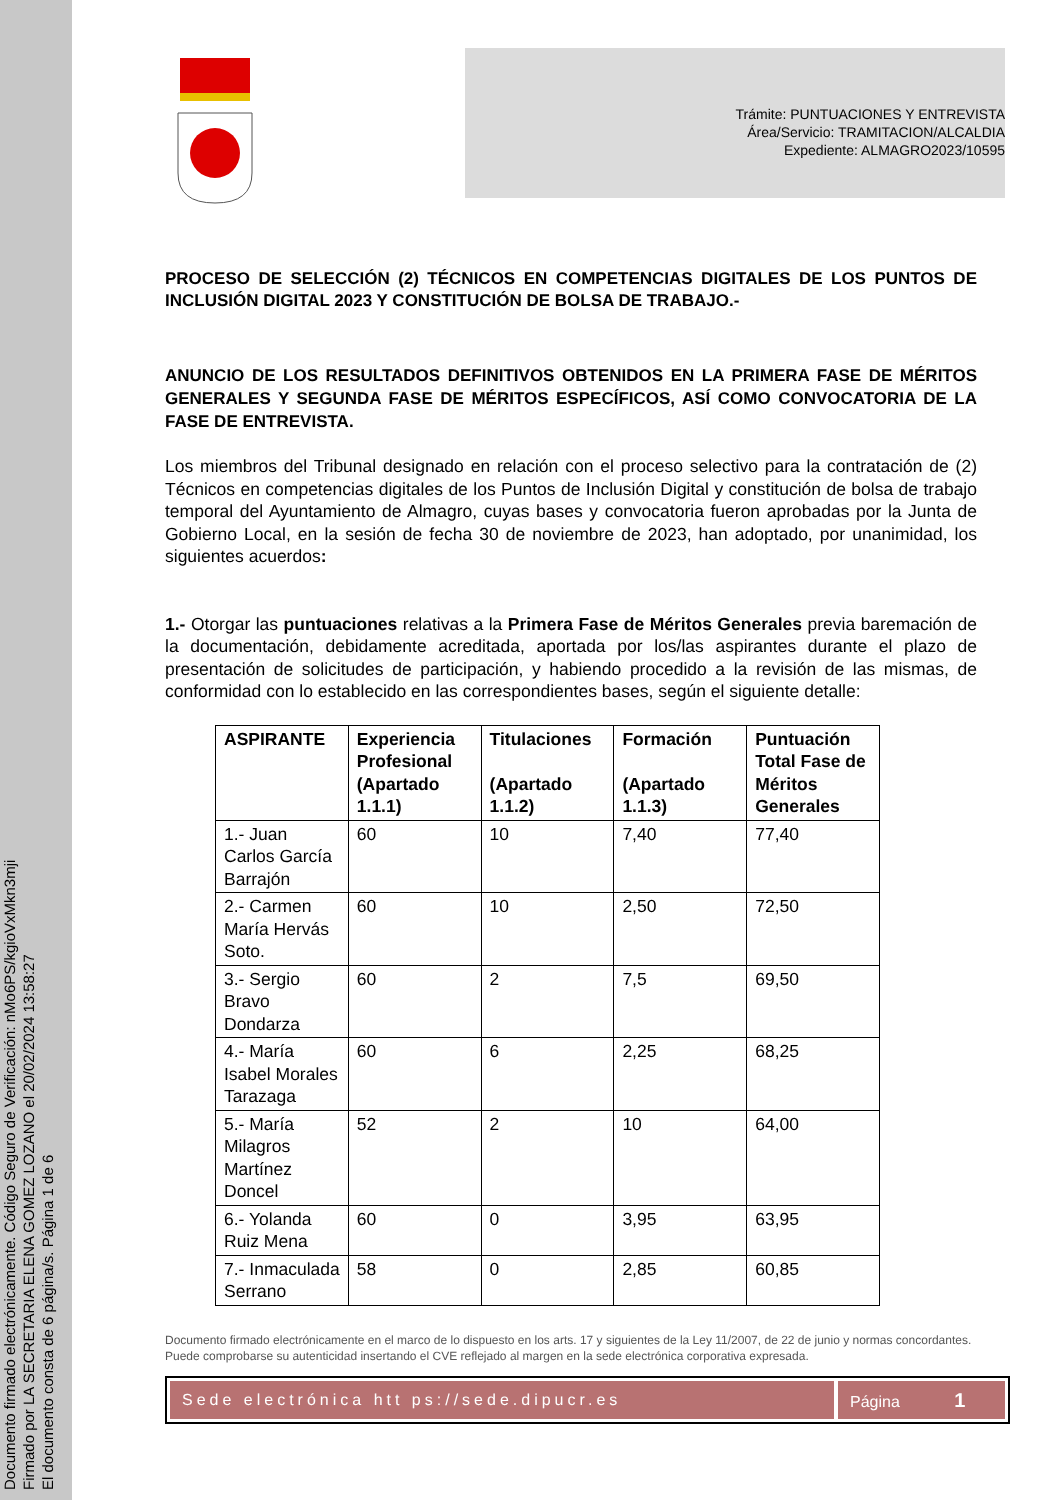Documento firmado electrónicamente. Código Seguro de Verificación: nMo6PS/kgioVxMkn3mji
Firmado por LA SECRETARIA ELENA GOMEZ LOZANO el 20/02/2024 13:58:27
El documento consta de 6 página/s. Página 1 de 6
Trámite: PUNTUACIONES Y ENTREVISTA
Área/Servicio: TRAMITACION/ALCALDIA
Expediente: ALMAGRO2023/10595
PROCESO DE SELECCIÓN (2) TÉCNICOS EN COMPETENCIAS DIGITALES DE LOS PUNTOS DE INCLUSIÓN DIGITAL 2023 Y CONSTITUCIÓN DE BOLSA DE TRABAJO.-
ANUNCIO DE LOS RESULTADOS DEFINITIVOS OBTENIDOS EN LA PRIMERA FASE DE MÉRITOS GENERALES Y SEGUNDA FASE DE MÉRITOS ESPECÍFICOS, ASÍ COMO CONVOCATORIA DE LA FASE DE ENTREVISTA.
Los miembros del Tribunal designado en relación con el proceso selectivo para la contratación de (2) Técnicos en competencias digitales de los Puntos de Inclusión Digital y constitución de bolsa de trabajo temporal del Ayuntamiento de Almagro, cuyas bases y convocatoria fueron aprobadas por la Junta de Gobierno Local, en la sesión de fecha 30 de noviembre de 2023, han adoptado, por unanimidad, los siguientes acuerdos:
1.- Otorgar las puntuaciones relativas a la Primera Fase de Méritos Generales previa baremación de la documentación, debidamente acreditada, aportada por los/las aspirantes durante el plazo de presentación de solicitudes de participación, y habiendo procedido a la revisión de las mismas, de conformidad con lo establecido en las correspondientes bases, según el siguiente detalle:
| ASPIRANTE | Experiencia Profesional (Apartado 1.1.1) | Titulaciones (Apartado 1.1.2) | Formación (Apartado 1.1.3) | Puntuación Total Fase de Méritos Generales |
| --- | --- | --- | --- | --- |
| 1.- Juan Carlos García Barrajón | 60 | 10 | 7,40 | 77,40 |
| 2.- Carmen María Hervás Soto. | 60 | 10 | 2,50 | 72,50 |
| 3.- Sergio Bravo Dondarza | 60 | 2 | 7,5 | 69,50 |
| 4.- María Isabel Morales Tarazaga | 60 | 6 | 2,25 | 68,25 |
| 5.- María Milagros Martínez Doncel | 52 | 2 | 10 | 64,00 |
| 6.- Yolanda Ruiz Mena | 60 | 0 | 3,95 | 63,95 |
| 7.- Inmaculada Serrano | 58 | 0 | 2,85 | 60,85 |
Documento firmado electrónicamente en el marco de lo dispuesto en los arts. 17 y siguientes de la Ley 11/2007, de 22 de junio y normas concordantes. Puede comprobarse su autenticidad insertando el CVE reflejado al margen en la sede electrónica corporativa expresada.
Sede electrónica htt ps://sede.dipucr.es
Página 1